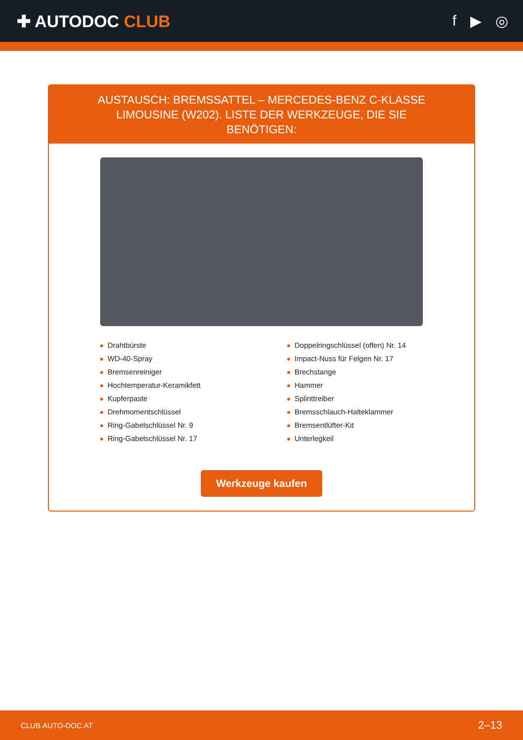✚ AUTODOC CLUB f ▶ ◎
AUSTAUSCH: BREMSSATTEL – MERCEDES-BENZ C-KLASSE LIMOUSINE (W202). LISTE DER WERKZEUGE, DIE SIE BENÖTIGEN:
Drahtbürste
WD-40-Spray
Bremsenreiniger
Hochtemperatur-Keramikfett
Kupferpaste
Drehmomentschlüssel
Ring-Gabelschlüssel Nr. 9
Ring-Gabelschlüssel Nr. 17
Doppelringschlüssel (offen) Nr. 14
Impact-Nuss für Felgen Nr. 17
Brechstange
Hammer
Splinttreiber
Bremsschlauch-Halteklammer
Bremsentlüfter-Kit
Unterlegkeil
Werkzeuge kaufen
CLUB.AUTO-DOC.AT 2–13